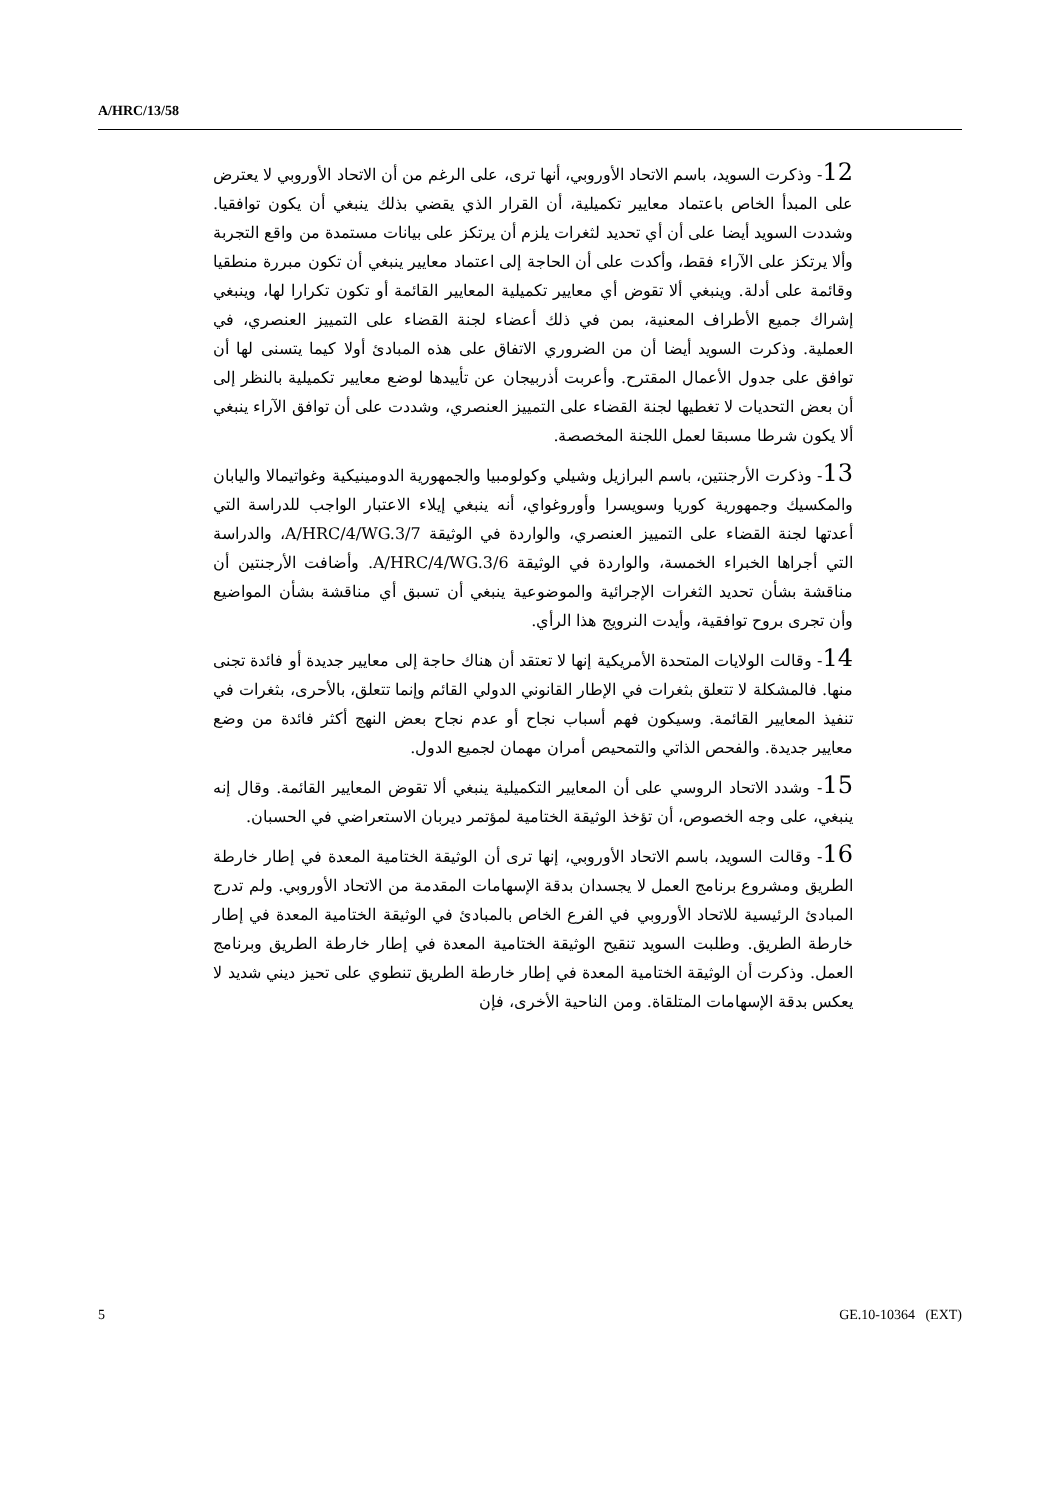A/HRC/13/58
12- وذكرت السويد، باسم الاتحاد الأوروبي، أنها ترى، على الرغم من أن الاتحاد الأوروبي لا يعترض على المبدأ الخاص باعتماد معايير تكميلية، أن القرار الذي يقضي بذلك ينبغي أن يكون توافقيا. وشددت السويد أيضا على أن أي تحديد لثغرات يلزم أن يرتكز على بيانات مستمدة من واقع التجربة وألا يرتكز على الآراء فقط، وأكدت على أن الحاجة إلى اعتماد معايير ينبغي أن تكون مبررة منطقيا وقائمة على أدلة. وينبغي ألا تقوض أي معايير تكميلية المعايير القائمة أو تكون تكرارا لها، وينبغي إشراك جميع الأطراف المعنية، بمن في ذلك أعضاء لجنة القضاء على التمييز العنصري، في العملية. وذكرت السويد أيضا أن من الضروري الاتفاق على هذه المبادئ أولا كيما يتسنى لها أن توافق على جدول الأعمال المقترح. وأعربت أذربيجان عن تأييدها لوضع معايير تكميلية بالنظر إلى أن بعض التحديات لا تغطيها لجنة القضاء على التمييز العنصري، وشددت على أن توافق الآراء ينبغي ألا يكون شرطا مسبقا لعمل اللجنة المخصصة.
13- وذكرت الأرجنتين، باسم البرازيل وشيلي وكولومبيا والجمهورية الدومينيكية وغواتيمالا واليابان والمكسيك وجمهورية كوريا وسويسرا وأوروغواي، أنه ينبغي إيلاء الاعتبار الواجب للدراسة التي أعدتها لجنة القضاء على التمييز العنصري، والواردة في الوثيقة A/HRC/4/WG.3/7، والدراسة التي أجراها الخبراء الخمسة، والواردة في الوثيقة A/HRC/4/WG.3/6. وأضافت الأرجنتين أن مناقشة بشأن تحديد الثغرات الإجرائية والموضوعية ينبغي أن تسبق أي مناقشة بشأن المواضيع وأن تجرى بروح توافقية، وأيدت النرويج هذا الرأي.
14- وقالت الولايات المتحدة الأمريكية إنها لا تعتقد أن هناك حاجة إلى معايير جديدة أو فائدة تجنى منها. فالمشكلة لا تتعلق بثغرات في الإطار القانوني الدولي القائم وإنما تتعلق، بالأحرى، بثغرات في تنفيذ المعايير القائمة. وسيكون فهم أسباب نجاح أو عدم نجاح بعض النهج أكثر فائدة من وضع معايير جديدة. والفحص الذاتي والتمحيص أمران مهمان لجميع الدول.
15- وشدد الاتحاد الروسي على أن المعايير التكميلية ينبغي ألا تقوض المعايير القائمة. وقال إنه ينبغي، على وجه الخصوص، أن تؤخذ الوثيقة الختامية لمؤتمر ديربان الاستعراضي في الحسبان.
16- وقالت السويد، باسم الاتحاد الأوروبي، إنها ترى أن الوثيقة الختامية المعدة في إطار خارطة الطريق ومشروع برنامج العمل لا يجسدان بدقة الإسهامات المقدمة من الاتحاد الأوروبي. ولم تدرج المبادئ الرئيسية للاتحاد الأوروبي في الفرع الخاص بالمبادئ في الوثيقة الختامية المعدة في إطار خارطة الطريق. وطلبت السويد تنقيح الوثيقة الختامية المعدة في إطار خارطة الطريق وبرنامج العمل. وذكرت أن الوثيقة الختامية المعدة في إطار خارطة الطريق تنطوي على تحيز ديني شديد لا يعكس بدقة الإسهامات المتلقاة. ومن الناحية الأخرى، فإن
5 GE.10-10364 (EXT)